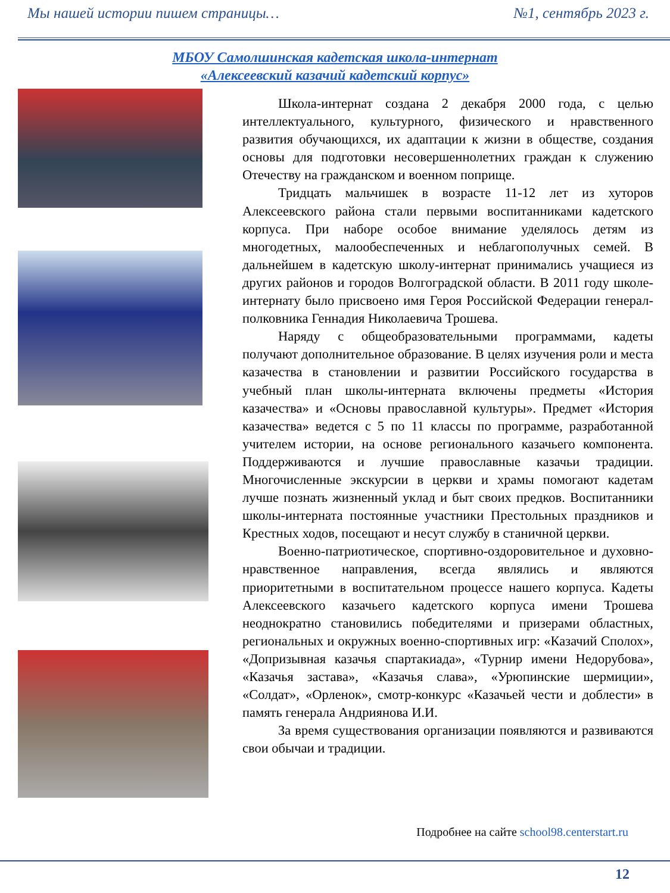Мы нашей истории пишем страницы… №1, сентябрь 2023 г.
МБОУ Самолшинская кадетская школа-интернат
«Алексеевский казачий кадетский корпус»
Школа-интернат создана 2 декабря 2000 года, с целью интеллектуального, культурного, физического и нравственного развития обучающихся, их адаптации к жизни в обществе, создания основы для подготовки несовершеннолетних граждан к служению Отечеству на гражданском и военном поприще.
Тридцать мальчишек в возрасте 11-12 лет из хуторов Алексеевского района стали первыми воспитанниками кадетского корпуса. При наборе особое внимание уделялось детям из многодетных, малообеспеченных и неблагополучных семей. В дальнейшем в кадетскую школу-интернат принимались учащиеся из других районов и городов Волгоградской области. В 2011 году школе-интернату было присвоено имя Героя Российской Федерации генерал-полковника Геннадия Николаевича Трошева.
Наряду с общеобразовательными программами, кадеты получают дополнительное образование. В целях изучения роли и места казачества в становлении и развитии Российского государства в учебный план школы-интерната включены предметы «История казачества» и «Основы православной культуры». Предмет «История казачества» ведется с 5 по 11 классы по программе, разработанной учителем истории, на основе регионального казачьего компонента. Поддерживаются и лучшие православные казачьи традиции. Многочисленные экскурсии в церкви и храмы помогают кадетам лучше познать жизненный уклад и быт своих предков. Воспитанники школы-интерната постоянные участники Престольных праздников и Крестных ходов, посещают и несут службу в станичной церкви.
Военно-патриотическое, спортивно-оздоровительное и духовно-нравственное направления, всегда являлись и являются приоритетными в воспитательном процессе нашего корпуса. Кадеты Алексеевского казачьего кадетского корпуса имени Трошева неоднократно становились победителями и призерами областных, региональных и окружных военно-спортивных игр: «Казачий Сполох», «Допризывная казачья спартакиада», «Турнир имени Недорубова», «Казачья застава», «Казачья слава», «Урюпинские шермиции», «Солдат», «Орленок», смотр-конкурс «Казачьей чести и доблести» в память генерала Андриянова И.И.
За время существования организации появляются и развиваются свои обычаи и традиции.
Подробнее на сайте school98.centerstart.ru
12